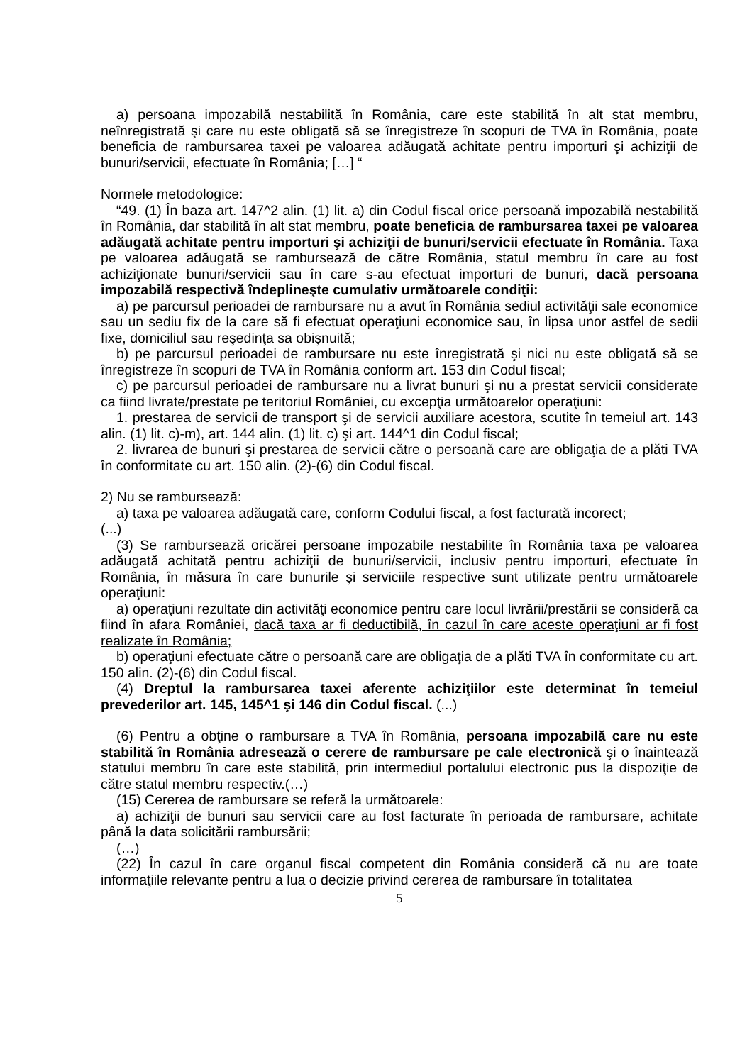a) persoana impozabilă nestabilită în România, care este stabilită în alt stat membru, neînregistrată şi care nu este obligată să se înregistreze în scopuri de TVA în România, poate beneficia de rambursarea taxei pe valoarea adăugată achitate pentru importuri şi achiziţii de bunuri/servicii, efectuate în România; […] “
Normele metodologice:
“49. (1) În baza art. 147^2 alin. (1) lit. a) din Codul fiscal orice persoană impozabilă nestabilită în România, dar stabilită în alt stat membru, poate beneficia de rambursarea taxei pe valoarea adăugată achitate pentru importuri şi achiziţii de bunuri/servicii efectuate în România. Taxa pe valoarea adăugată se rambursează de către România, statul membru în care au fost achiziţionate bunuri/servicii sau în care s-au efectuat importuri de bunuri, dacă persoana impozabilă respectivă îndeplineşte cumulativ următoarele condiţii:
a) pe parcursul perioadei de rambursare nu a avut în România sediul activităţii sale economice sau un sediu fix de la care să fi efectuat operaţiuni economice sau, în lipsa unor astfel de sedii fixe, domiciliul sau reşedinţa sa obişnuită;
b) pe parcursul perioadei de rambursare nu este înregistrată şi nici nu este obligată să se înregistreze în scopuri de TVA în România conform art. 153 din Codul fiscal;
c) pe parcursul perioadei de rambursare nu a livrat bunuri şi nu a prestat servicii considerate ca fiind livrate/prestate pe teritoriul României, cu excepţia următoarelor operaţiuni:
1. prestarea de servicii de transport şi de servicii auxiliare acestora, scutite în temeiul art. 143 alin. (1) lit. c)-m), art. 144 alin. (1) lit. c) şi art. 144^1 din Codul fiscal;
2. livrarea de bunuri şi prestarea de servicii către o persoană care are obligaţia de a plăti TVA în conformitate cu art. 150 alin. (2)-(6) din Codul fiscal.
2) Nu se rambursează:
a) taxa pe valoarea adăugată care, conform Codului fiscal, a fost facturată incorect;
(...)
(3) Se rambursează oricărei persoane impozabile nestabilite în România taxa pe valoarea adăugată achitată pentru achiziţii de bunuri/servicii, inclusiv pentru importuri, efectuate în România, în măsura în care bunurile şi serviciile respective sunt utilizate pentru următoarele operaţiuni:
a) operaţiuni rezultate din activităţi economice pentru care locul livrării/prestării se consideră ca fiind în afara României, dacă taxa ar fi deductibilă, în cazul în care aceste operaţiuni ar fi fost realizate în România;
b) operaţiuni efectuate către o persoană care are obligaţia de a plăti TVA în conformitate cu art. 150 alin. (2)-(6) din Codul fiscal.
(4) Dreptul la rambursarea taxei aferente achiziţiilor este determinat în temeiul prevederilor art. 145, 145^1 şi 146 din Codul fiscal. (...)
(6) Pentru a obţine o rambursare a TVA în România, persoana impozabilă care nu este stabilită în România adresează o cerere de rambursare pe cale electronică şi o înaintează statului membru în care este stabilită, prin intermediul portalului electronic pus la dispoziţie de către statul membru respectiv.(…)
(15) Cererea de rambursare se referă la următoarele:
a) achiziţii de bunuri sau servicii care au fost facturate în perioada de rambursare, achitate până la data solicitării rambursării;
(…)
(22) În cazul în care organul fiscal competent din România consideră că nu are toate informaţiile relevante pentru a lua o decizie privind cererea de rambursare în totalitatea
5